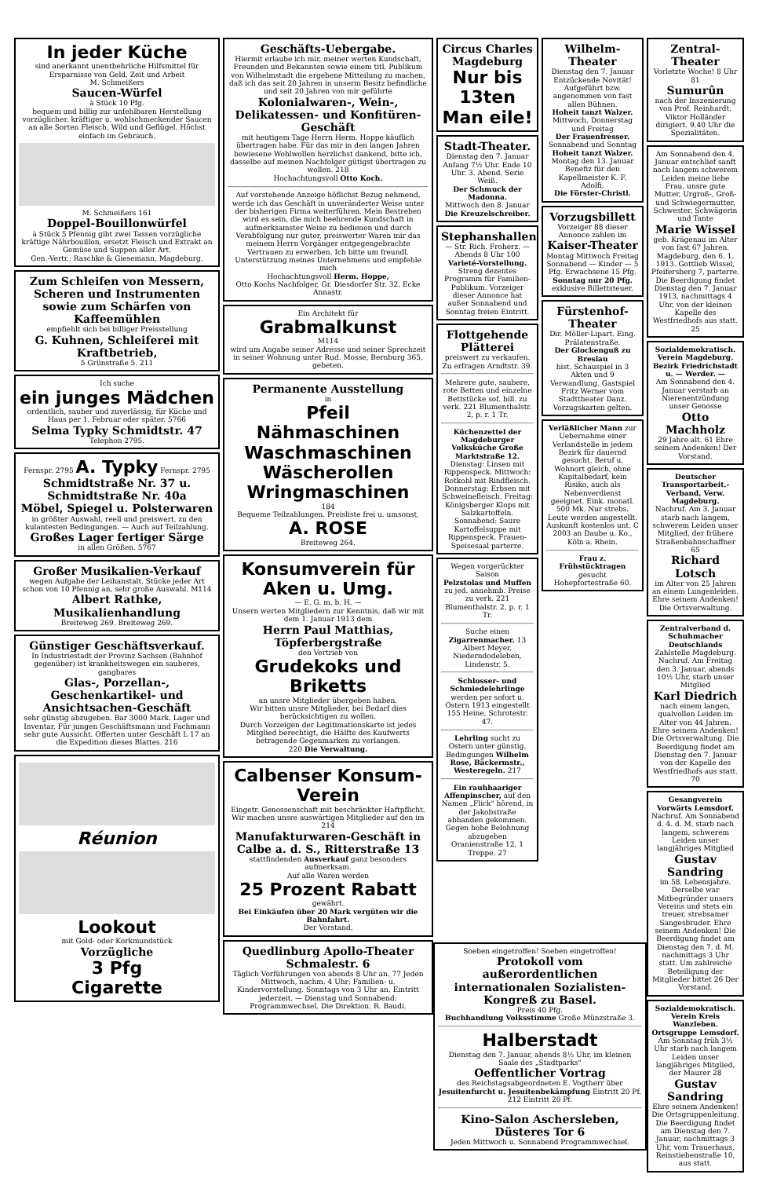In jeder Küche
sind anerkannt unentbehrliche Hilfsmittel für Ersparnisse von Geld, Zeit und Arbeit
M. Schmeißers
Saucen-Würfel
à Stück 10 Pfg.
bequem und billig zur unfehlbaren Herstellung vorzüglicher, kräftiger u. wohlschmeckender Saucen an alle Sorten Fleisch, Wild und Geflügel. Höchst einfach im Gebrauch.
M. Schmeißers 161
Doppel-Bouillonwürfel
à Stück 5 Pfennig gibt zwei Tassen vorzügliche kräftige Nährbouillon, ersetzt Fleisch und Extrakt an Gemüse und Suppen aller Art.
Gen.-Vertr.: Raschke & Giesemann, Magdeburg.
Zum Schleifen von Messern, Scheren und Instrumenten sowie zum Schärfen von Kaffeemühlen
empfiehlt sich bei billiger Preisstellung
G. Kuhnen, Schleiferei mit Kraftbetrieb,
5 Grünstraße 5. 211
Ich suche
ein junges Mädchen
ordentlich, sauber und zuverlässig, für Küche und Haus per 1. Februar oder später. 5766
Selma Typky Schmidtstr. 47
Telephon 2795.
Fernspr. 2795 A. Typky Fernspr. 2795
Schmidtstraße Nr. 37 u. Schmidtstraße Nr. 40a
Möbel, Spiegel u. Polsterwaren
in größter Auswahl, reell und preiswert, zu den kulantesten Bedingungen. — Auch auf Teilzahlung.
Großes Lager fertiger Särge
in allen Größen. 5767
Großer Musikalien-Verkauf
wegen Aufgabe der Leihanstalt. Stücke jeder Art schon von 10 Pfennig an, sehr große Auswahl. M114
Albert Rathke, Musikalienhandlung
Breiteweg 269. Breiteweg 269.
Günstiger Geschäftsverkauf.
In Industriestadt der Provinz Sachsen (Bahnhof gegenüber) ist krankheitswegen ein sauberes, gangbares
Glas-, Porzellan-, Geschenkartikel- und Ansichtsachen-Geschäft
sehr günstig abzugeben. Bar 3000 Mark. Lager und Inventar. Für jungen Geschäftsmann und Fachmann sehr gute Aussicht. Offerten unter Geschäft L 17 an die Expedition dieses Blattes. 216
Réunion
Lookout
mit Gold- oder Korkmundstück
Vorzügliche
3 Pfg
Cigarette
Geschäfts-Uebergabe.
Hiermit erlaube ich mir, meiner werten Kundschaft, Freunden und Bekannten sowie einem titl. Publikum von Wilhelmstadt die ergebene Mitteilung zu machen, daß ich das seit 20 Jahren in unserm Besitz befindliche und seit 20 Jahren von mir geführte
Kolonialwaren-, Wein-, Delikatessen- und Konfitüren-Geschäft
mit heutigem Tage Herrn Herm. Hoppe käuflich übertragen habe. Für das mir in den langen Jahren bewiesene Wohlwollen herzlichst dankend, bitte ich, dasselbe auf meinen Nachfolger gütigst übertragen zu wollen. 218
Hochachtungsvoll Otto Koch.
Auf vorstehende Anzeige höflichst Bezug nehmend, werde ich das Geschäft in unveränderter Weise unter der bisherigen Firma weiterführen. Mein Bestreben wird es sein, die mich beehrende Kundschaft in aufmerksamster Weise zu bedienen und durch Verabfolgung nur guter, preiswerter Waren mir das meinem Herrn Vorgänger entgegengebrachte Vertrauen zu erwerben. Ich bitte um freundl. Unterstützung meines Unternehmens und empfehle mich
Hochachtungsvoll Herm. Hoppe,
Otto Kochs Nachfolger, Gr. Diesdorfer Str. 32, Ecke Annastr.
Ein Architekt für
Grabmalkunst
M114
wird um Angabe seiner Adresse und seiner Sprechzeit in seiner Wohnung unter Rud. Mosse, Bernburg 365, gebeten.
Permanente Ausstellung
in
Pfeil
Nähmaschinen Waschmaschinen Wäscherollen Wringmaschinen
184
Bequeme Teilzahlungen. Preisliste frei u. umsonst.
A. ROSE
Breiteweg 264.
Konsumverein für Aken u. Umg.
— E. G. m. b. H. —
Unsern werten Mitgliedern zur Kenntnis, daß wir mit dem 1. Januar 1913 dem
Herrn Paul Matthias, Töpferbergstraße
den Vertrieb von
Grudekoks und Briketts
an unsre Mitglieder übergeben haben.
Wir bitten unsre Mitglieder, bei Bedarf dies berücksichtigen zu wollen.
Durch Vorzeigen der Legitimationskarte ist jedes Mitglied berechtigt, die Hälfte des Kaufwerts betragende Gegenmarken zu verlangen.
220 Die Verwaltung.
Calbenser Konsum-Verein
Eingetr. Genossenschaft mit beschränkter Haftpflicht.
Wir machen unsre auswärtigen Mitglieder auf den im 214
Manufakturwaren-Geschäft in Calbe a. d. S., Ritterstraße 13
stattfindenden Ausverkauf ganz besonders aufmerksam.
Auf alle Waren werden
25 Prozent Rabatt
gewährt.
Bei Einkäufen über 20 Mark vergüten wir die Bahnfahrt.
Der Vorstand.
Quedlinburg Apollo-Theater Schmalestr. 6
Täglich Vorführungen von abends 8 Uhr an. 77 Jeden Mittwoch, nachm. 4 Uhr: Familien- u. Kindervorstellung. Sonntags von 3 Uhr an. Eintritt jederzeit. — Dienstag und Sonnabend: Programmwechsel. Die Direktion. R. Baudi.
Circus Charles Magdeburg
Nur bis 13ten Man eile!
Stadt-Theater.
Dienstag den 7. Januar Anfang 7½ Uhr. Ende 10 Uhr. 3. Abend. Serie Weiß.
Der Schmuck der Madonna.
Mittwoch den 8. Januar
Die Kreuzelschreiber.
Stephanshallen
— Str. Rich. Froherz. — Abends 8 Uhr 100
Varieté-Vorstellung.
Streng dezentes Programm für Familien-Publikum. Vorzeiger dieser Annonce hat außer Sonnabend und Sonntag freien Eintritt.
Flottgehende Plätterei
preiswert zu verkaufen. Zu erfragen Arndtstr. 39.
Mehrere gute, saubere, rote Betten und einzelne Bettstücke sof. bill. zu verk. 221 Blumenthalstr. 2, p. r. 1 Tr.
Küchenzettel der Magdeburger Volksküche Große Marktstraße 12.
Dienstag: Linsen mit Rippenspeck. Mittwoch: Rotkohl mit Rindfleisch. Donnerstag: Erbsen mit Schweinefleisch. Freitag: Königsberger Klops mit Salzkartoffeln. Sonnabend: Saure Kartoffelsuppe mit Rippenspeck. Frauen-Speisesaal parterre.
Wegen vorgerückter Saison
Pelzstolas und Muffen
zu jed. annehmb. Preise zu verk. 221 Blumenthalstr. 2, p. r. 1 Tr.
Suche einen Zigarrenmacher. 13 Albert Meyer, Niederndodeleben, Lindenstr. 5.
Schlosser- und Schmiedelehrlinge werden per sofort u. Ostern 1913 eingestellt 155 Heine, Schrotestr. 47.
Lehrling sucht zu Ostern unter günstig. Bedingungen Wilhelm Rose, Bäckermstr., Westeregeln. 217
Ein rauhhaariger Affenpinscher, auf den Namen „Flick" hörend, in der Jakobstraße abhanden gekommen. Gegen hohe Belohnung abzugeben Oranienstraße 12, 1 Treppe. 27
Wilhelm-Theater
Dienstag den 7. Januar Entzückende Novität! Aufgeführt bzw. angenommen von fast allen Bühnen.
Hoheit tanzt Walzer.
Mittwoch, Donnerstag und Freitag
Der Frauenfresser.
Sonnabend und Sonntag
Hoheit tanzt Walzer.
Montag den 13. Januar Benefiz für den Kapellmeister K. F. Adolfi.
Die Förster-Christl.
Vorzugsbillett
Vorzeiger 88 dieser Annonce zahlen im
Kaiser-Theater
Montag Mittwoch Freitag Sonnabend — Kinder — 5 Pfg. Erwachsene 15 Pfg.
Sonntag nur 20 Pfg.
exklusive Billettsteuer.
Fürstenhof-Theater
Dir. Möller-Lipart. Eing. Prälatenstraße.
Der Glockenguß zu Breslau
hist. Schauspiel in 3 Akten und 9 Verwandlung. Gastspiel Fritz Werner vom Stadttheater Danz. Vorzugskarten gelten.
Verläßlicher Mann zur Uebernahme einer Verlandstelle in jedem Bezirk für dauernd gesucht. Beruf u. Wohnort gleich, ohne Kapitalbedarf, kein Risiko, auch als Nebenverdienst geeignet. Eink. monatl. 500 Mk. Nur strebs. Leute werden angestellt. Auskunft kostenlos unt. C 2003 an Daube u. Ko., Köln a. Rhein.
Frau z. Frühstücktragen gesucht Hohepfortestraße 60.
Zentral-Theater
Vorletzte Woche! 8 Uhr 81
Sumurûn
nach der Inszenierung von Prof. Reinhardt. Viktor Holländer dirigiert. 9.40 Uhr die Spezialitäten.
Am Sonnabend den 4. Januar entschlief sanft nach langem schwerem Leiden meine liebe Frau, unsre gute Mutter, Urgroß-, Groß- und Schwiegermutter, Schwester, Schwägerin und Tante
Marie Wissel
geb. Krägenau im Alter von fast 67 Jahren. Magdeburg, den 6. 1. 1913. Gottlieb Wissel, Pfeifersberg 7, parterre. Die Beerdigung findet Dienstag den 7. Januar 1913, nachmittags 4 Uhr, von der kleinen Kapelle des Westfriedhofs aus statt. 25
Sozialdemokratisch. Verein Magdeburg. Bezirk Friedrichstadt u. — Werder. —
Am Sonnabend den 4. Januar verstarb an Nierenentzündung unser Genosse
Otto Machholz
29 Jahre alt. 61 Ehre seinem Andenken! Der Vorstand.
Deutscher Transportarbeit.-Verband, Verw. Magdeburg.
Nachruf. Am 3. Januar starb nach langem, schwerem Leiden unser Mitglied, der frühere Straßenbahnschaffner 65
Richard Lotsch
im Alter von 25 Jahren an einem Lungenleiden. Ehre seinem Andenken! Die Ortsverwaltung.
Zentralverband d. Schuhmacher Deutschlands Zahlstelle Magdeburg.
Nachruf. Am Freitag den 3. Januar, abends 10½ Uhr, starb unser Mitglied
Karl Diedrich
nach einem langen, qualvollen Leiden im Alter von 44 Jahren. Ehre seinem Andenken! Die Ortsverwaltung. Die Beerdigung findet am Dienstag den 7. Januar von der Kapelle des Westfriedhofs aus statt. 70
Gesangverein Vorwärts Lemsdorf.
Nachruf. Am Sonnabend d. 4. d. M. starb nach langem, schwerem Leiden unser langjähriges Mitglied
Gustav Sandring
im 58. Lebensjahre. Derselbe war Mitbegründer unsers Vereins und stets ein treuer, strebsamer Sangesbruder. Ehre seinem Andenken! Die Beerdigung findet am Dienstag den 7. d. M. nachmittags 3 Uhr statt. Um zahlreiche Beteiligung der Mitglieder bittet 26 Der Vorstand.
Sozialdemokratisch. Verein Kreis Wanzleben. Ortsgruppe Lemsdorf.
Am Sonntag früh 3½ Uhr starb nach langem Leiden unser langjähriges Mitglied, der Maurer 28
Gustav Sandring
Ehre seinem Andenken! Die Ortsgruppenleitung. Die Beerdigung findet am Dienstag den 7. Januar, nachmittags 3 Uhr, vom Trauerhaus, Reinstiebenstraße 10, aus statt.
Soeben eingetroffen! Soeben eingetroffen!
Protokoll vom außerordentlichen internationalen Sozialisten-Kongreß zu Basel.
Preis 40 Pfg.
Buchhandlung Volksstimme Große Münzstraße 3.
Halberstadt
Dienstag den 7. Januar, abends 8½ Uhr, im kleinen Saale des „Stadtparks"
Oeffentlicher Vortrag
des Reichstagsabgeordneten E. Vogtherr über Jesuitenfurcht u. Jesuitenbekämpfung Eintritt 20 Pf. 212 Eintritt 20 Pf.
Kino-Salon Aschersleben, Düsteres Tor 6
Jeden Mittwoch u. Sonnabend Programmwechsel.